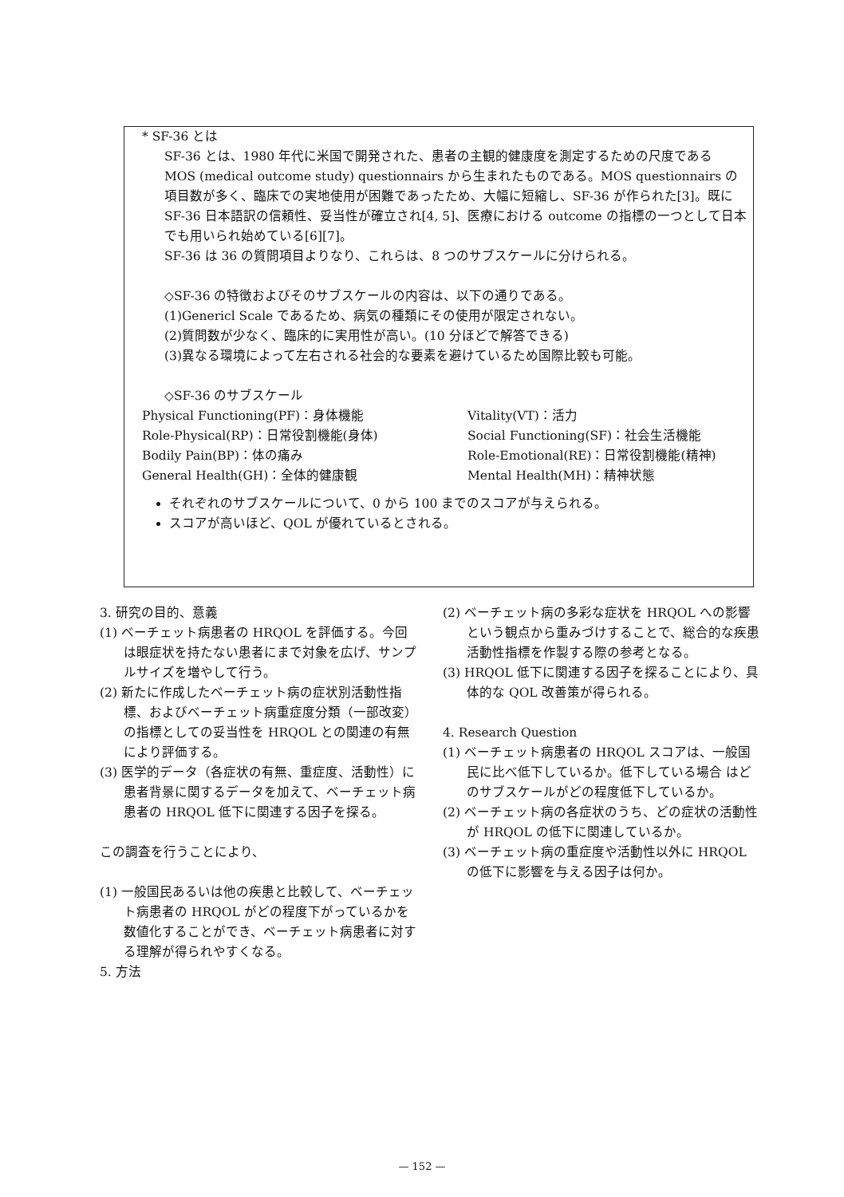* SF-36 とは
SF-36 とは、1980 年代に米国で開発された、患者の主観的健康度を測定するための尺度である MOS (medical outcome study) questionnairs から生まれたものである。MOS questionnairs の項目数が多く、臨床での実地使用が困難であったため、大幅に短縮し、SF-36 が作られた[3]。既に SF-36 日本語訳の信頼性、妥当性が確立され[4, 5]、医療における outcome の指標の一つとして日本でも用いられ始めている[6][7]。
SF-36 は 36 の質問項目よりなり、これらは、8 つのサブスケールに分けられる。
◇SF-36 の特徴およびそのサブスケールの内容は、以下の通りである。
(1)Genericl Scale であるため、病気の種類にその使用が限定されない。
(2)質問数が少なく、臨床的に実用性が高い。(10 分ほどで解答できる)
(3)異なる環境によって左右される社会的な要素を避けているため国際比較も可能。
◇SF-36 のサブスケール
Physical Functioning(PF)：身体機能
Role-Physical(RP)：日常役割機能(身体)
Bodily Pain(BP)：体の痛み
General Health(GH)：全体的健康観
Vitality(VT)：活力
Social Functioning(SF)：社会生活機能
Role-Emotional(RE)：日常役割機能(精神)
Mental Health(MH)：精神状態
それぞれのサブスケールについて、0 から 100 までのスコアが与えられる。
スコアが高いほど、QOL が優れているとされる。
3. 研究の目的、意義
(1) ベーチェット病患者の HRQOL を評価する。今回は眼症状を持たない患者にまで対象を広げ、サンプルサイズを増やして行う。
(2) 新たに作成したベーチェット病の症状別活動性指標、およびベーチェット病重症度分類（一部改変）の指標としての妥当性を HRQOL との関連の有無により評価する。
(3) 医学的データ（各症状の有無、重症度、活動性）に患者背景に関するデータを加えて、ベーチェット病患者の HRQOL 低下に関連する因子を探る。
この調査を行うことにより、
(1) 一般国民あるいは他の疾患と比較して、ベーチェット病患者の HRQOL がどの程度下がっているかを数値化することができ、ベーチェット病患者に対する理解が得られやすくなる。
5. 方法
(2) ベーチェット病の多彩な症状を HRQOL への影響という観点から重みづけすることで、総合的な疾患活動性指標を作製する際の参考となる。
(3) HRQOL 低下に関連する因子を探ることにより、具体的な QOL 改善策が得られる。
4. Research Question
(1) ベーチェット病患者の HRQOL スコアは、一般国民に比べ低下しているか。低下している場合 はどのサブスケールがどの程度低下しているか。
(2) ベーチェット病の各症状のうち、どの症状の活動性が HRQOL の低下に関連しているか。
(3) ベーチェット病の重症度や活動性以外に HRQOL の低下に影響を与える因子は何か。
— 152 —